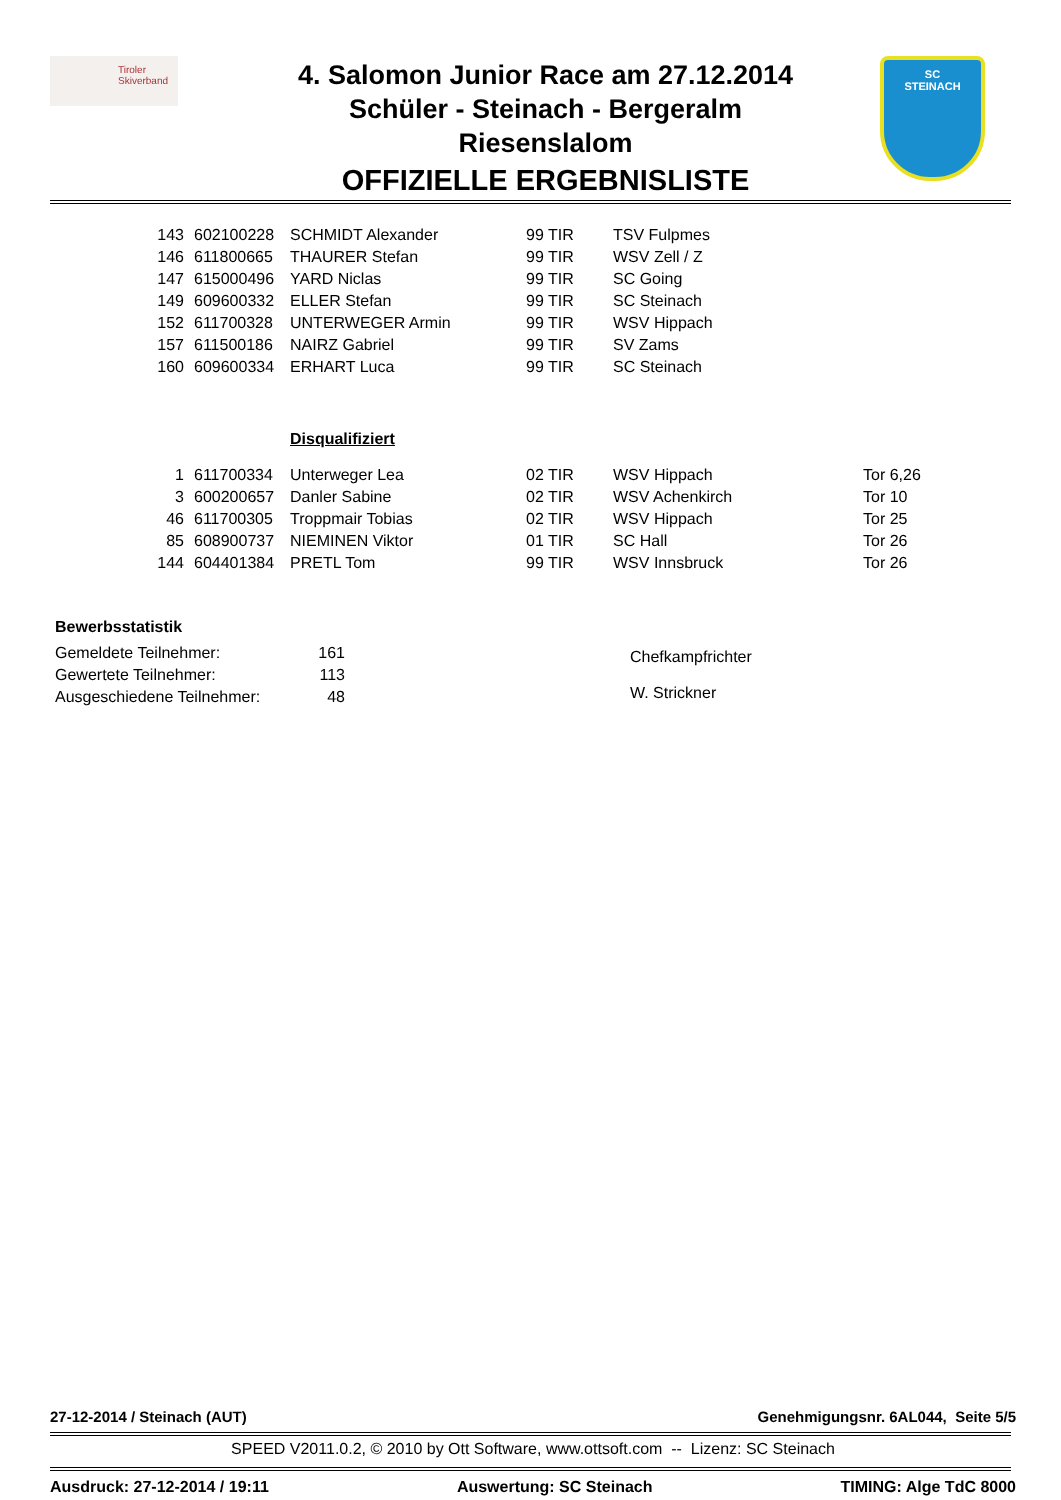Tiroler
Skiverband
4. Salomon Junior Race am 27.12.2014
Schüler - Steinach - Bergeralm
Riesenslalom
OFFIZIELLE ERGEBNISLISTE
SC
STEINACH
| 143 | 602100228 | SCHMIDT Alexander | 99 TIR | TSV Fulpmes | |
| 146 | 611800665 | THAURER Stefan | 99 TIR | WSV Zell / Z | |
| 147 | 615000496 | YARD Niclas | 99 TIR | SC Going | |
| 149 | 609600332 | ELLER Stefan | 99 TIR | SC Steinach | |
| 152 | 611700328 | UNTERWEGER Armin | 99 TIR | WSV Hippach | |
| 157 | 611500186 | NAIRZ Gabriel | 99 TIR | SV Zams | |
| 160 | 609600334 | ERHART Luca | 99 TIR | SC Steinach | |
| | | Disqualifiziert | | | |
| 1 | 611700334 | Unterweger Lea | 02 TIR | WSV Hippach | Tor 6,26 |
| 3 | 600200657 | Danler Sabine | 02 TIR | WSV Achenkirch | Tor 10 |
| 46 | 611700305 | Troppmair Tobias | 02 TIR | WSV Hippach | Tor 25 |
| 85 | 608900737 | NIEMINEN Viktor | 01 TIR | SC Hall | Tor 26 |
| 144 | 604401384 | PRETL Tom | 99 TIR | WSV Innsbruck | Tor 26 |
Bewerbsstatistik
| Gemeldete Teilnehmer: | 161 |
| Gewertete Teilnehmer: | 113 |
| Ausgeschiedene Teilnehmer: | 48 |
Chefkampfrichter
W. Strickner
27-12-2014 / Steinach (AUT) Genehmigungsnr. 6AL044, Seite 5/5
SPEED V2011.0.2, © 2010 by Ott Software, www.ottsoft.com -- Lizenz: SC Steinach
Ausdruck: 27-12-2014 / 19:11 Auswertung: SC Steinach TIMING: Alge TdC 8000